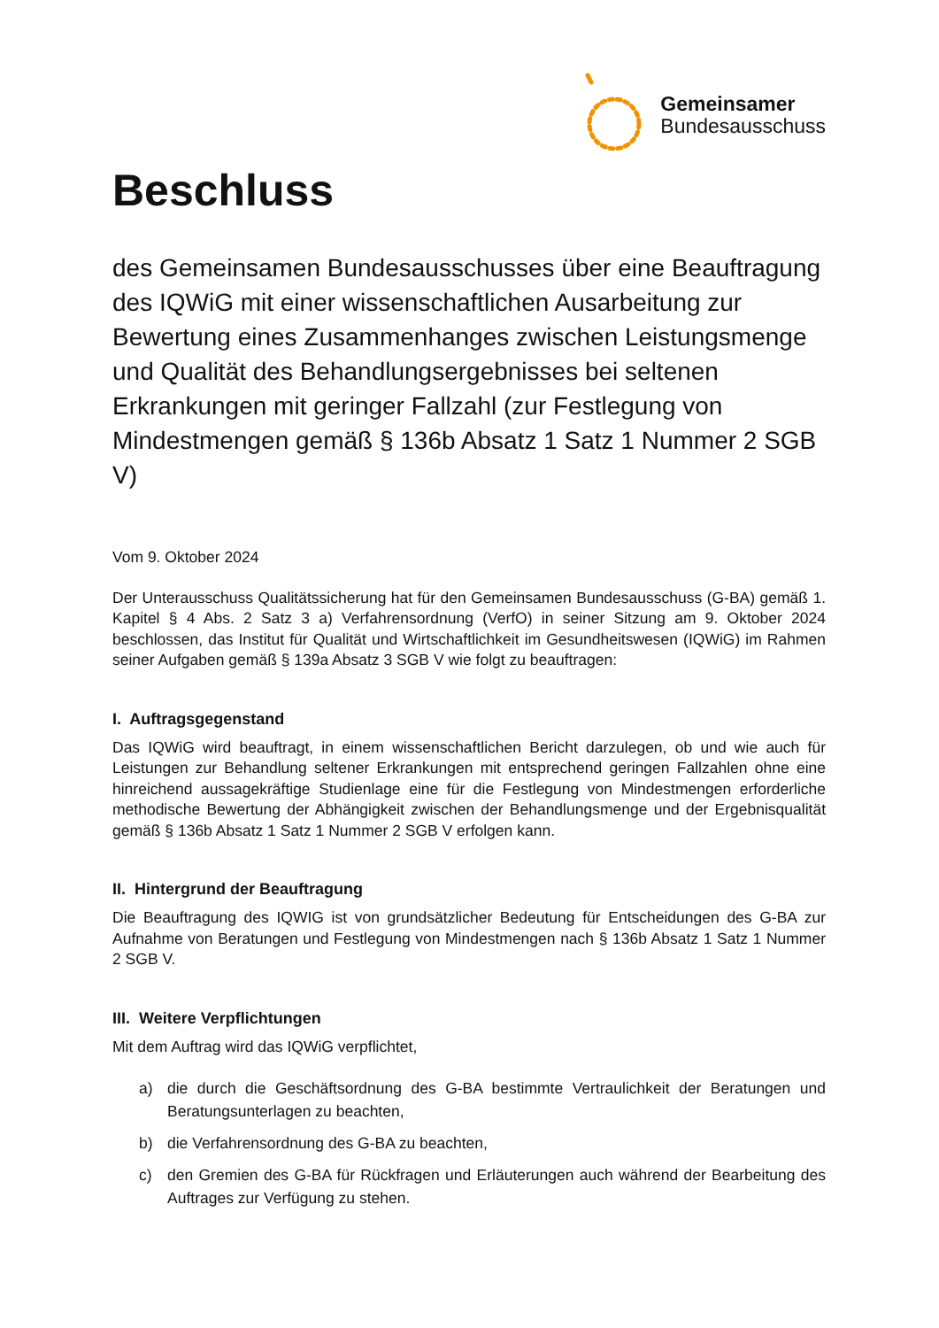Gemeinsamer
Bundesausschuss
Beschluss
des Gemeinsamen Bundesausschusses über eine Beauftragung des IQWiG mit einer wissenschaftlichen Ausarbeitung zur Bewertung eines Zusammenhanges zwischen Leistungsmenge und Qualität des Behandlungsergebnisses bei seltenen Erkrankungen mit geringer Fallzahl (zur Festlegung von Mindestmengen gemäß § 136b Absatz 1 Satz 1 Nummer 2 SGB V)
Vom 9. Oktober 2024
Der Unterausschuss Qualitätssicherung hat für den Gemeinsamen Bundesausschuss (G-BA) gemäß 1. Kapitel § 4 Abs. 2 Satz 3 a) Verfahrensordnung (VerfO) in seiner Sitzung am 9. Oktober 2024 beschlossen, das Institut für Qualität und Wirtschaftlichkeit im Gesundheitswesen (IQWiG) im Rahmen seiner Aufgaben gemäß § 139a Absatz 3 SGB V wie folgt zu beauftragen:
I. Auftragsgegenstand
Das IQWiG wird beauftragt, in einem wissenschaftlichen Bericht darzulegen, ob und wie auch für Leistungen zur Behandlung seltener Erkrankungen mit entsprechend geringen Fallzahlen ohne eine hinreichend aussagekräftige Studienlage eine für die Festlegung von Mindestmengen erforderliche methodische Bewertung der Abhängigkeit zwischen der Behandlungsmenge und der Ergebnisqualität gemäß § 136b Absatz 1 Satz 1 Nummer 2 SGB V erfolgen kann.
II. Hintergrund der Beauftragung
Die Beauftragung des IQWIG ist von grundsätzlicher Bedeutung für Entscheidungen des G-BA zur Aufnahme von Beratungen und Festlegung von Mindestmengen nach § 136b Absatz 1 Satz 1 Nummer 2 SGB V.
III. Weitere Verpflichtungen
Mit dem Auftrag wird das IQWiG verpflichtet,
a) die durch die Geschäftsordnung des G-BA bestimmte Vertraulichkeit der Beratungen und Beratungsunterlagen zu beachten,
b) die Verfahrensordnung des G-BA zu beachten,
c) den Gremien des G-BA für Rückfragen und Erläuterungen auch während der Bearbeitung des Auftrages zur Verfügung zu stehen.